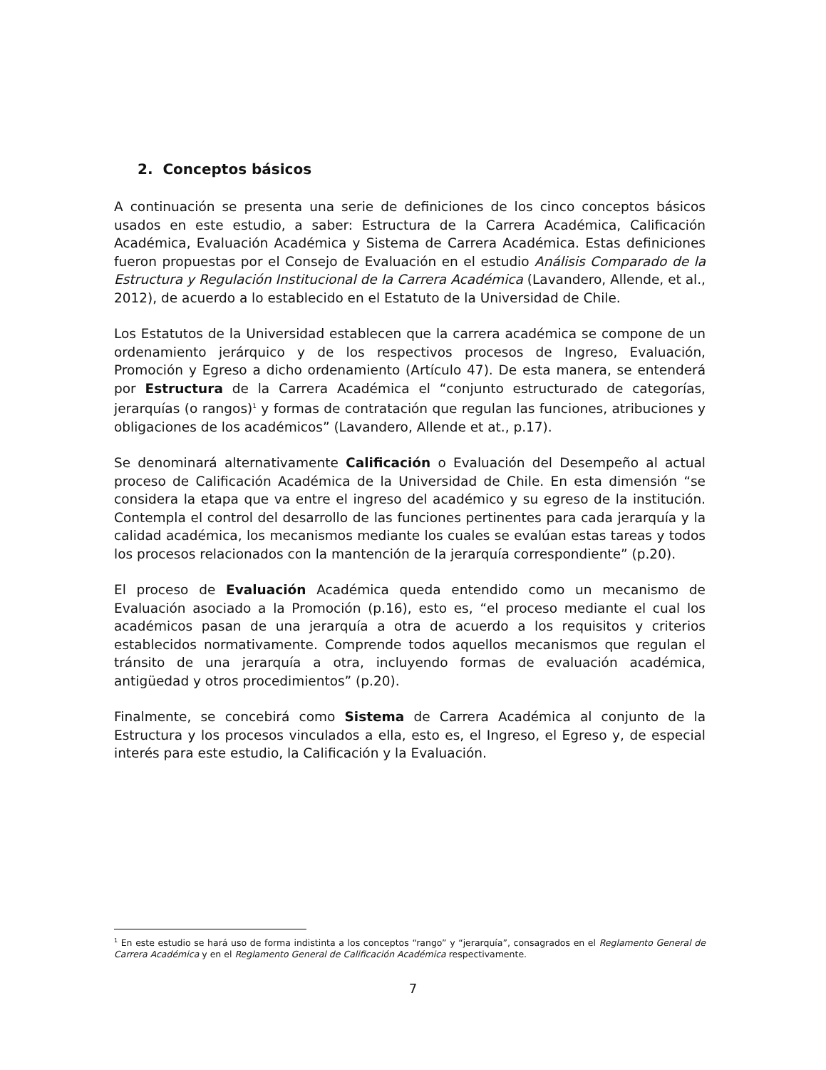2. Conceptos básicos
A continuación se presenta una serie de definiciones de los cinco conceptos básicos usados en este estudio, a saber: Estructura de la Carrera Académica, Calificación Académica, Evaluación Académica y Sistema de Carrera Académica. Estas definiciones fueron propuestas por el Consejo de Evaluación en el estudio Análisis Comparado de la Estructura y Regulación Institucional de la Carrera Académica (Lavandero, Allende, et al., 2012), de acuerdo a lo establecido en el Estatuto de la Universidad de Chile.
Los Estatutos de la Universidad establecen que la carrera académica se compone de un ordenamiento jerárquico y de los respectivos procesos de Ingreso, Evaluación, Promoción y Egreso a dicho ordenamiento (Artículo 47). De esta manera, se entenderá por Estructura de la Carrera Académica el “conjunto estructurado de categorías, jerarquías (o rangos)<sup>1</sup> y formas de contratación que regulan las funciones, atribuciones y obligaciones de los académicos” (Lavandero, Allende et at., p.17).
Se denominará alternativamente Calificación o Evaluación del Desempeño al actual proceso de Calificación Académica de la Universidad de Chile. En esta dimensión “se considera la etapa que va entre el ingreso del académico y su egreso de la institución. Contempla el control del desarrollo de las funciones pertinentes para cada jerarquía y la calidad académica, los mecanismos mediante los cuales se evalúan estas tareas y todos los procesos relacionados con la mantención de la jerarquía correspondiente” (p.20).
El proceso de Evaluación Académica queda entendido como un mecanismo de Evaluación asociado a la Promoción (p.16), esto es, “el proceso mediante el cual los académicos pasan de una jerarquía a otra de acuerdo a los requisitos y criterios establecidos normativamente. Comprende todos aquellos mecanismos que regulan el tránsito de una jerarquía a otra, incluyendo formas de evaluación académica, antigüedad y otros procedimientos” (p.20).
Finalmente, se concebirá como Sistema de Carrera Académica al conjunto de la Estructura y los procesos vinculados a ella, esto es, el Ingreso, el Egreso y, de especial interés para este estudio, la Calificación y la Evaluación.
<sup>1</sup> En este estudio se hará uso de forma indistinta a los conceptos “rango” y “jerarquía”, consagrados en el Reglamento General de Carrera Académica y en el Reglamento General de Calificación Académica respectivamente.
7